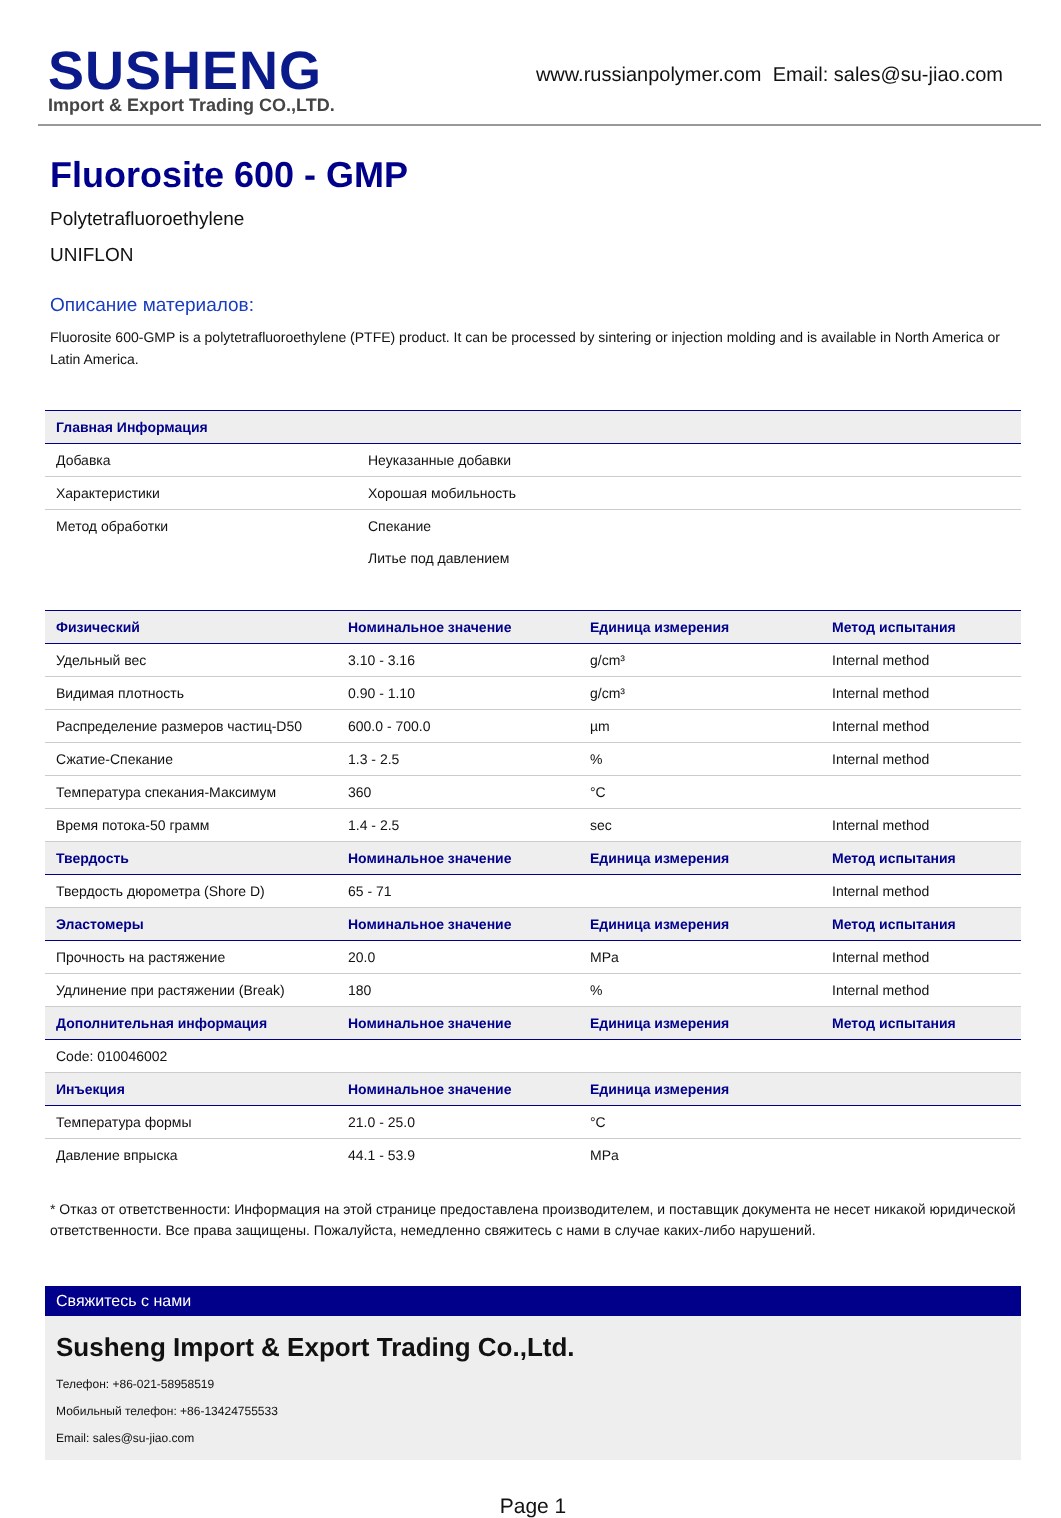SUSHENG
Import & Export Trading CO.,LTD.
www.russianpolymer.com Email: sales@su-jiao.com
Fluorosite 600 - GMP
Polytetrafluoroethylene
UNIFLON
Описание материалов:
Fluorosite 600-GMP is a polytetrafluoroethylene (PTFE) product. It can be processed by sintering or injection molding and is available in North America or Latin America.
| Главная Информация | |
| --- | --- |
| Добавка | Неуказанные добавки |
| Характеристики | Хорошая мобильность |
| Метод обработки | Спекание |
| | Литье под давлением |
| Физический | Номинальное значение | Единица измерения | Метод испытания |
| --- | --- | --- | --- |
| Удельный вес | 3.10 - 3.16 | g/cm³ | Internal method |
| Видимая плотность | 0.90 - 1.10 | g/cm³ | Internal method |
| Распределение размеров частиц-D50 | 600.0 - 700.0 | µm | Internal method |
| Сжатие-Спекание | 1.3 - 2.5 | % | Internal method |
| Температура спекания-Максимум | 360 | °C | |
| Время потока-50 грамм | 1.4 - 2.5 | sec | Internal method |
| Твердость | Номинальное значение | Единица измерения | Метод испытания |
| Твердость дюрометра (Shore D) | 65 - 71 | | Internal method |
| Эластомеры | Номинальное значение | Единица измерения | Метод испытания |
| Прочность на растяжение | 20.0 | MPa | Internal method |
| Удлинение при растяжении (Break) | 180 | % | Internal method |
| Дополнительная информация | Номинальное значение | Единица измерения | Метод испытания |
| Code: 010046002 | | | |
| Инъекция | Номинальное значение | Единица измерения | |
| Температура формы | 21.0 - 25.0 | °C | |
| Давление впрыска | 44.1 - 53.9 | MPa | |
* Отказ от ответственности: Информация на этой странице предоставлена производителем, и поставщик документа не несет никакой юридической ответственности. Все права защищены. Пожалуйста, немедленно свяжитесь с нами в случае каких-либо нарушений.
Свяжитесь с нами
Susheng Import & Export Trading Co.,Ltd.
Телефон: +86-021-58958519
Мобильный телефон: +86-13424755533
Email: sales@su-jiao.com
Page 1